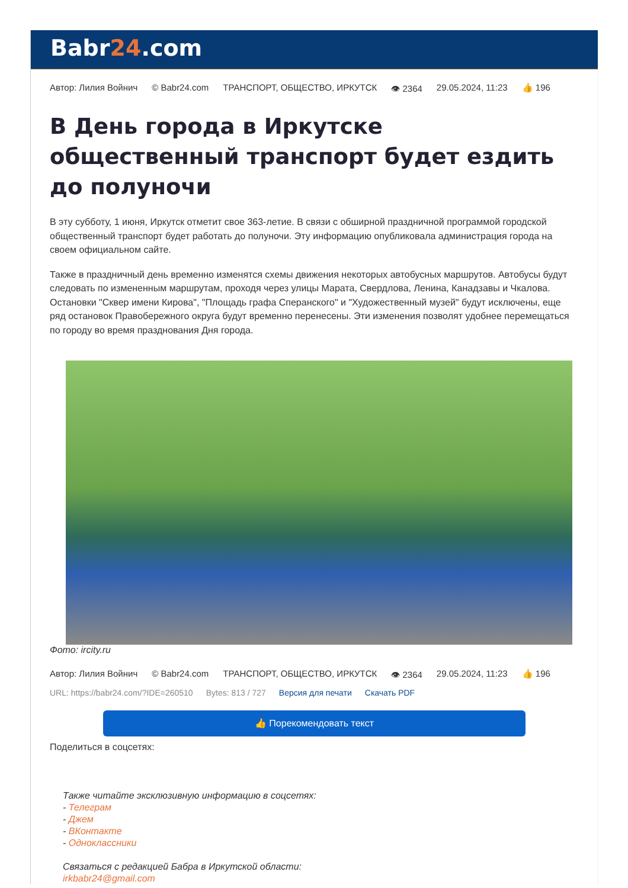Babr24.com
Автор: Лилия Войнич © Babr24.com ТРАНСПОРТ, ОБЩЕСТВО, ИРКУТСК 👁 2364 29.05.2024, 11:23 👍 196
В День города в Иркутске общественный транспорт будет ездить до полуночи
В эту субботу, 1 июня, Иркутск отметит свое 363-летие. В связи с обширной праздничной программой городской общественный транспорт будет работать до полуночи. Эту информацию опубликовала администрация города на своем официальном сайте.
Также в праздничный день временно изменятся схемы движения некоторых автобусных маршрутов. Автобусы будут следовать по измененным маршрутам, проходя через улицы Марата, Свердлова, Ленина, Канадзавы и Чкалова. Остановки "Сквер имени Кирова", "Площадь графа Сперанского" и "Художественный музей" будут исключены, еще ряд остановок Правобережного округа будут временно перенесены. Эти изменения позволят удобнее перемещаться по городу во время празднования Дня города.
Фото: ircity.ru
Автор: Лилия Войнич © Babr24.com ТРАНСПОРТ, ОБЩЕСТВО, ИРКУТСК 👁 2364 29.05.2024, 11:23 👍 196
URL: https://babr24.com/?IDE=260510 Bytes: 813 / 727 Версия для печати Скачать PDF
👍 Порекомендовать текст
Поделиться в соцсетях:
Также читайте эксклюзивную информацию в соцсетях:
- Телеграм
- Джем
- ВКонтакте
- Одноклассники
Связаться с редакцией Бабра в Иркутской области:
irkbabr24@gmail.com